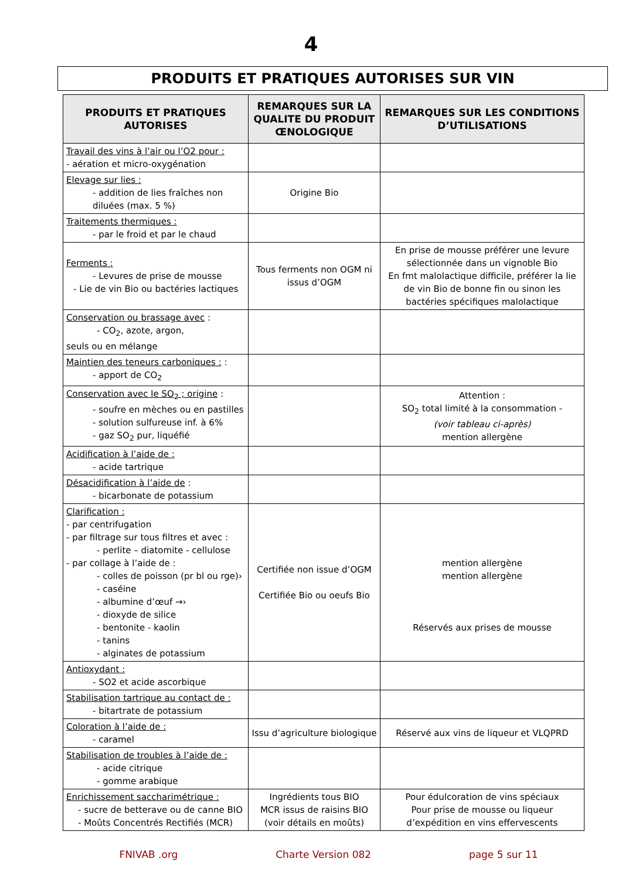4
PRODUITS ET PRATIQUES AUTORISES SUR VIN
| PRODUITS ET PRATIQUES AUTORISES | REMARQUES SUR LA QUALITE DU PRODUIT ŒNOLOGIQUE | REMARQUES SUR LES CONDITIONS D’UTILISATIONS |
| --- | --- | --- |
| Travail des vins à l’air ou l’O2 pour : - aération et micro-oxygénation | | |
| Elevage sur lies : - addition de lies fraîches non diluées (max. 5 %) | Origine Bio | |
| Traitements thermiques : - par le froid et par le chaud | | |
| Ferments : - Levures de prise de mousse - Lie de vin Bio ou bactéries lactiques | Tous ferments non OGM ni issus d’OGM | En prise de mousse préférer une levure sélectionnée dans un vignoble Bio En fmt malolactique difficile, préférer la lie de vin Bio de bonne fin ou sinon les bactéries spécifiques malolactique |
| Conservation ou brassage avec : - CO<sub>2</sub>, azote, argon, seuls ou en mélange | | |
| Maintien des teneurs carboniques : : - apport de CO<sub>2</sub> | | |
| Conservation avec le SO<sub>2</sub> ; origine : - soufre en mèches ou en pastilles - solution sulfureuse inf. à 6% - gaz SO<sub>2</sub> pur, liquéfié | | Attention : SO<sub>2</sub> total limité à la consommation - (voir tableau ci-après) mention allergène |
| Acidification à l’aide de : - acide tartrique | | |
| Désacidification à l’aide de : - bicarbonate de potassium | | |
| Clarification : - par centrifugation - par filtrage sur tous filtres et avec : - perlite – diatomite - cellulose - par collage à l’aide de : - colles de poisson (pr bl ou rge)› - caséine - albumine d’œuf →› - dioxyde de silice - bentonite - kaolin - tanins - alginates de potassium | Certifiée non issue d’OGM Certifiée Bio ou oeufs Bio | mention allergène mention allergène Réservés aux prises de mousse |
| Antioxydant : - SO2 et acide ascorbique | | |
| Stabilisation tartrique au contact de : - bitartrate de potassium | | |
| Coloration à l’aide de : - caramel | Issu d’agriculture biologique | Réservé aux vins de liqueur et VLQPRD |
| Stabilisation de troubles à l’aide de : - acide citrique - gomme arabique | | |
| Enrichissement saccharimétrique : - sucre de betterave ou de canne BIO - Moûts Concentrés Rectifiés (MCR) | Ingrédients tous BIO MCR issus de raisins BIO (voir détails en moûts) | Pour édulcoration de vins spéciaux Pour prise de mousse ou liqueur d’expédition en vins effervescents |
FNIVAB .org Charte Version 082 page 5 sur 11